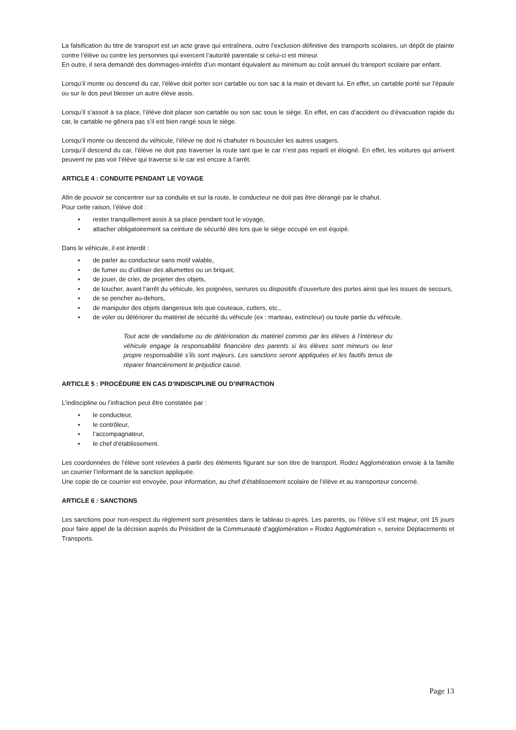La falsification du titre de transport est un acte grave qui entraînera, outre l’exclusion définitive des transports scolaires, un dépôt de plainte contre l’élève ou contre les personnes qui exercent l’autorité parentale si celui-ci est mineur.
En outre, il sera demandé des dommages-intérêts d’un montant équivalent au minimum au coût annuel du transport scolaire par enfant.
Lorsqu’il monte ou descend du car, l’élève doit porter son cartable ou son sac à la main et devant lui. En effet, un cartable porté sur l’épaule ou sur le dos peut blesser un autre élève assis.
Lorsqu’il s’assoit à sa place, l’élève doit placer son cartable ou son sac sous le siège. En effet, en cas d’accident ou d’évacuation rapide du car, le cartable ne gênera pas s’il est bien rangé sous le siège.
Lorsqu’il monte ou descend du véhicule, l’élève ne doit ni chahuter ni bousculer les autres usagers.
Lorsqu’il descend du car, l’élève ne doit pas traverser la route tant que le car n’est pas reparti et éloigné. En effet, les voitures qui arrivent peuvent ne pas voir l’élève qui traverse si le car est encore à l’arrêt.
ARTICLE 4 : CONDUITE PENDANT LE VOYAGE
Afin de pouvoir se concentrer sur sa conduite et sur la route, le conducteur ne doit pas être dérangé par le chahut.
Pour cette raison, l’élève doit :
▪ rester tranquillement assis à sa place pendant tout le voyage,
▪ attacher obligatoirement sa ceinture de sécurité dès lors que le siège occupé en est équipé.
Dans le véhicule, il est interdit :
▪ de parler au conducteur sans motif valable,
▪ de fumer ou d’utiliser des allumettes ou un briquet,
▪ de jouer, de crier, de projeter des objets,
▪ de toucher, avant l’arrêt du véhicule, les poignées, serrures ou dispositifs d’ouverture des portes ainsi que les issues de secours,
▪ de se pencher au-dehors,
▪ de manipuler des objets dangereux tels que couteaux, cutters, etc.,
▪ de voler ou détériorer du matériel de sécurité du véhicule (ex : marteau, extincteur) ou toute partie du véhicule.
Tout acte de vandalisme ou de détérioration du matériel commis par les élèves à l’intérieur du véhicule engage la responsabilité financière des parents si les élèves sont mineurs ou leur propre responsabilité s’ils sont majeurs. Les sanctions seront appliquées et les fautifs tenus de réparer financièrement le préjudice causé.
ARTICLE 5 : PROCÉDURE EN CAS D’INDISCIPLINE OU D’INFRACTION
L’indiscipline ou l’infraction peut être constatée par :
▪ le conducteur,
▪ le contrôleur,
▪ l’accompagnateur,
▪ le chef d’établissement.
Les coordonnées de l’élève sont relevées à partir des éléments figurant sur son titre de transport. Rodez Agglomération envoie à la famille un courrier l’informant de la sanction appliquée.
Une copie de ce courrier est envoyée, pour information, au chef d’établissement scolaire de l’élève et au transporteur concerné.
ARTICLE 6 : SANCTIONS
Les sanctions pour non-respect du règlement sont présentées dans le tableau ci-après. Les parents, ou l’élève s’il est majeur, ont 15 jours pour faire appel de la décision auprès du Président de la Communauté d’agglomération « Rodez Agglomération », service Déplacements et Transports.
Page 13